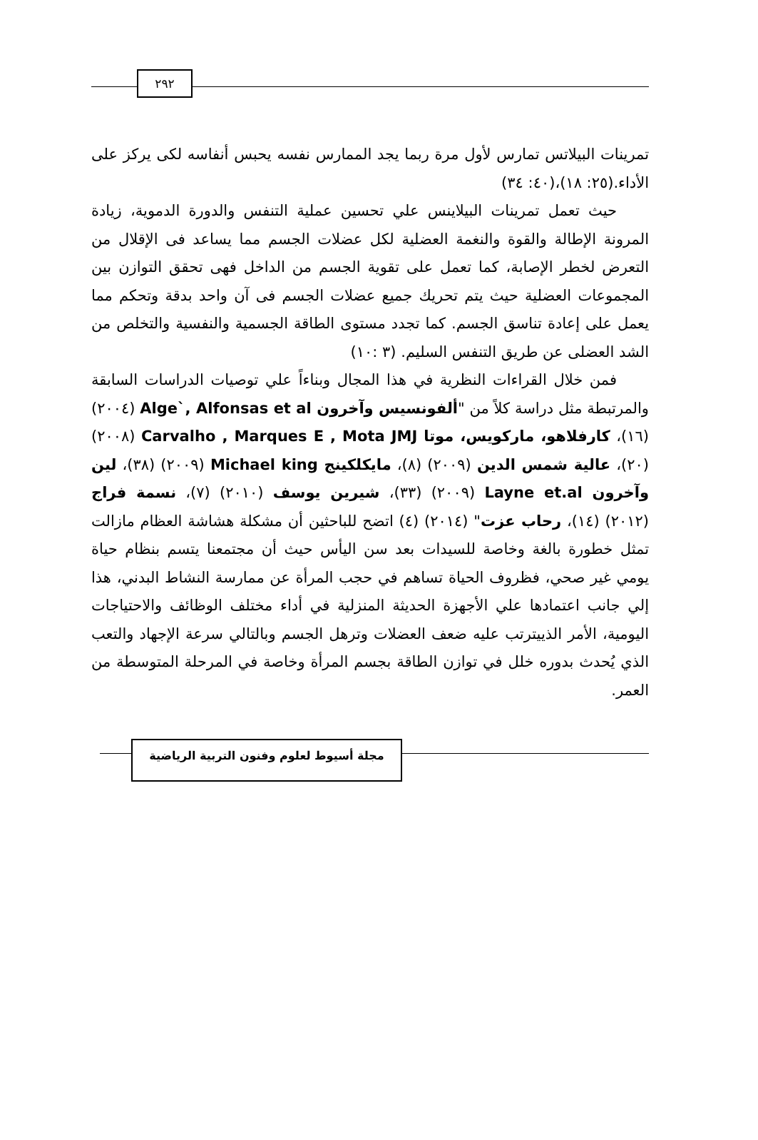٢٩٢
تمرينات البيلاتس تمارس لأول مرة ربما يجد الممارس نفسه يحبس أنفاسه لكى يركز على الأداء.(٢٥: ١٨)،(٤٠: ٣٤)
حيث تعمل تمرينات البيلاينس علي تحسين عملية التنفس والدورة الدموية، زيادة المرونة الإطالة والقوة والنغمة العضلية لكل عضلات الجسم مما يساعد فى الإقلال من التعرض لخطر الإصابة، كما تعمل على تقوية الجسم من الداخل فهى تحقق التوازن بين المجموعات العضلية حيث يتم تحريك جميع عضلات الجسم فى آن واحد بدقة وتحكم مما يعمل على إعادة تناسق الجسم. كما تجدد مستوى الطاقة الجسمية والنفسية والتخلص من الشد العضلى عن طريق التنفس السليم. (٣ :١٠)
فمن خلال القراءات النظرية في هذا المجال وبناءاً علي توصيات الدراسات السابقة والمرتبطة مثل دراسة كلاً من "ألفونسيس وآخرون Alge`, Alfonsas et al (٢٠٠٤) (١٦)، كارفلاهو، ماركويس، موتا Carvalho , Marques E , Mota JMJ (٢٠٠٨) (٢٠)، عالية شمس الدين (٢٠٠٩) (٨)، مايكلكينج Michael king (٢٠٠٩) (٣٨)، لين وآخرون Layne et.al (٢٠٠٩) (٣٣)، شيرين يوسف (٢٠١٠) (٧)، نسمة فراج (٢٠١٢) (١٤)، رحاب عزت" (٢٠١٤) (٤) اتضح للباحثين أن مشكلة هشاشة العظام مازالت تمثل خطورة بالغة وخاصة للسيدات بعد سن اليأس حيث أن مجتمعنا يتسم بنظام حياة يومي غير صحي، فظروف الحياة تساهم في حجب المرأة عن ممارسة النشاط البدني، هذا إلي جانب اعتمادها علي الأجهزة الحديثة المنزلية في أداء مختلف الوظائف والاحتياجات اليومية، الأمر الذييترتب عليه ضعف العضلات وترهل الجسم وبالتالي سرعة الإجهاد والتعب الذي يُحدث بدوره خلل في توازن الطاقة بجسم المرأة وخاصة في المرحلة المتوسطة من العمر.
مجلة أسيوط لعلوم وفنون التربية الرياضية